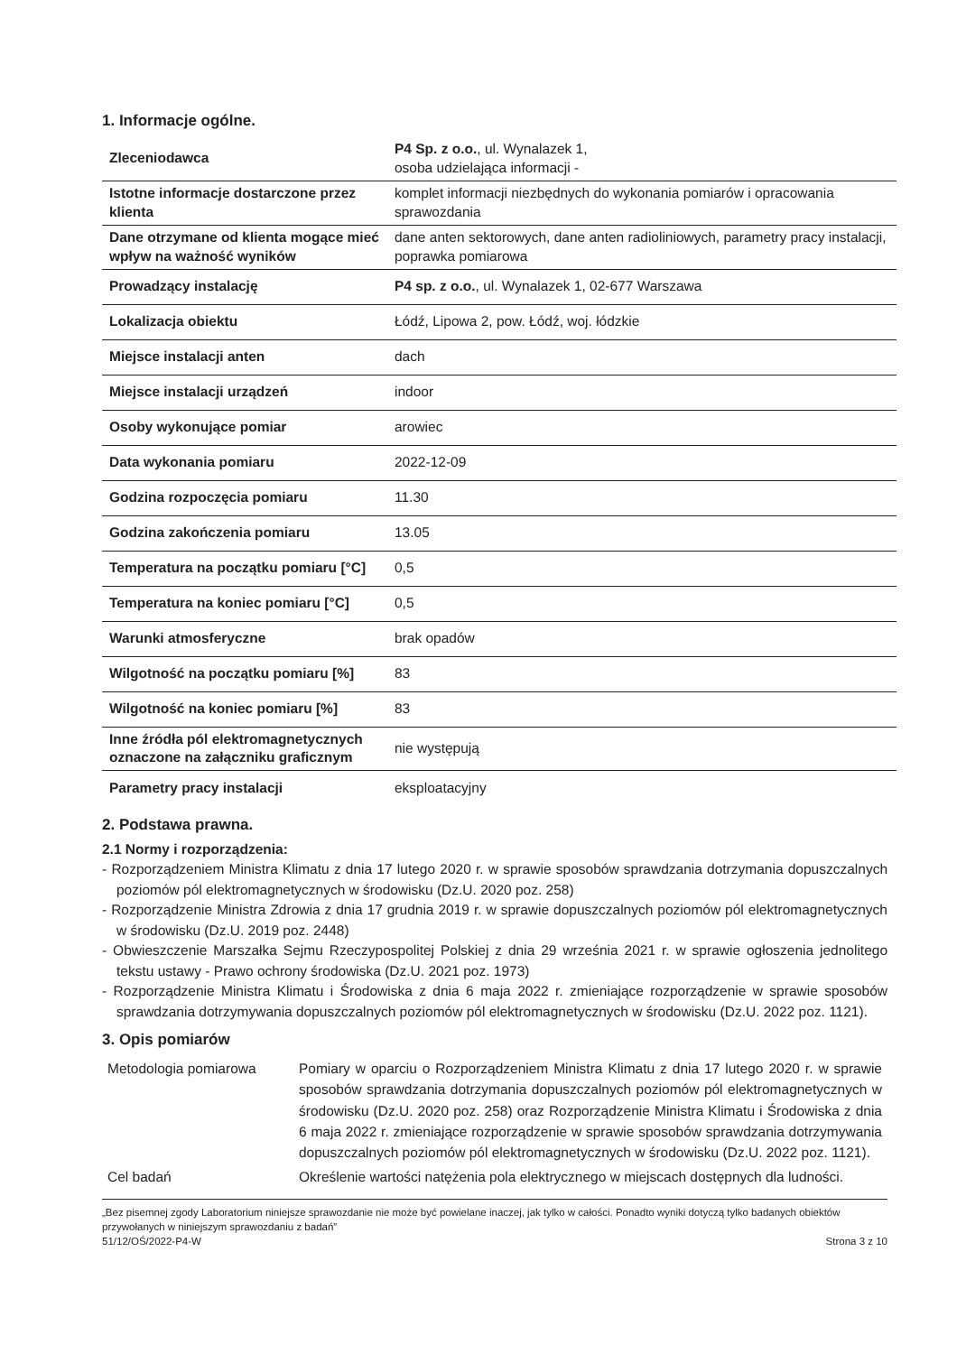1. Informacje ogólne.
| Zleceniodawca | P4 Sp. z o.o. , ul. Wynalazek 1, osoba udzielająca informacji - |
| Istotne informacje dostarczone przez klienta | komplet informacji niezbędnych do wykonania pomiarów i opracowania sprawozdania |
| Dane otrzymane od klienta mogące mieć wpływ na ważność wyników | dane anten sektorowych, dane anten radioliniowych, parametry pracy instalacji, poprawka pomiarowa |
| Prowadzący instalację | P4 sp. z o.o. , ul. Wynalazek 1, 02-677 Warszawa |
| Lokalizacja obiektu | Łódź, Lipowa 2, pow. Łódź, woj. łódzkie |
| Miejsce instalacji anten | dach |
| Miejsce instalacji urządzeń | indoor |
| Osoby wykonujące pomiar | arowiec |
| Data wykonania pomiaru | 2022-12-09 |
| Godzina rozpoczęcia pomiaru | 11.30 |
| Godzina zakończenia pomiaru | 13.05 |
| Temperatura na początku pomiaru [°C] | 0,5 |
| Temperatura na koniec pomiaru [°C] | 0,5 |
| Warunki atmosferyczne | brak opadów |
| Wilgotność na początku pomiaru [%] | 83 |
| Wilgotność na koniec pomiaru [%] | 83 |
| Inne źródła pól elektromagnetycznych oznaczone na załączniku graficznym | nie występują |
| Parametry pracy instalacji | eksploatacyjny |
2. Podstawa prawna.
2.1 Normy i rozporządzenia:
- Rozporządzeniem Ministra Klimatu z dnia 17 lutego 2020 r. w sprawie sposobów sprawdzania dotrzymania dopuszczalnych poziomów pól elektromagnetycznych w środowisku (Dz.U. 2020 poz. 258)
- Rozporządzenie Ministra Zdrowia z dnia 17 grudnia 2019 r. w sprawie dopuszczalnych poziomów pól elektromagnetycznych w środowisku (Dz.U. 2019 poz. 2448)
- Obwieszczenie Marszałka Sejmu Rzeczypospolitej Polskiej z dnia 29 września 2021 r. w sprawie ogłoszenia jednolitego tekstu ustawy - Prawo ochrony środowiska (Dz.U. 2021 poz. 1973)
- Rozporządzenie Ministra Klimatu i Środowiska z dnia 6 maja 2022 r. zmieniające rozporządzenie w sprawie sposobów sprawdzania dotrzymywania dopuszczalnych poziomów pól elektromagnetycznych w środowisku (Dz.U. 2022 poz. 1121).
3. Opis pomiarów
| Metodologia pomiarowa | Pomiary w oparciu o Rozporządzeniem Ministra Klimatu z dnia 17 lutego 2020 r. w sprawie sposobów sprawdzania dotrzymania dopuszczalnych poziomów pól elektromagnetycznych w środowisku (Dz.U. 2020 poz. 258) oraz Rozporządzenie Ministra Klimatu i Środowiska z dnia 6 maja 2022 r. zmieniające rozporządzenie w sprawie sposobów sprawdzania dotrzymywania dopuszczalnych poziomów pól elektromagnetycznych w środowisku (Dz.U. 2022 poz. 1121). |
| Cel badań | Określenie wartości natężenia pola elektrycznego w miejscach dostępnych dla ludności. |
„Bez pisemnej zgody Laboratorium niniejsze sprawozdanie nie może być powielane inaczej, jak tylko w całości. Ponadto wyniki dotyczą tylko badanych obiektów przywołanych w niniejszym sprawozdaniu z badań”
51/12/OŚ/2022-P4-W Strona 3 z 10